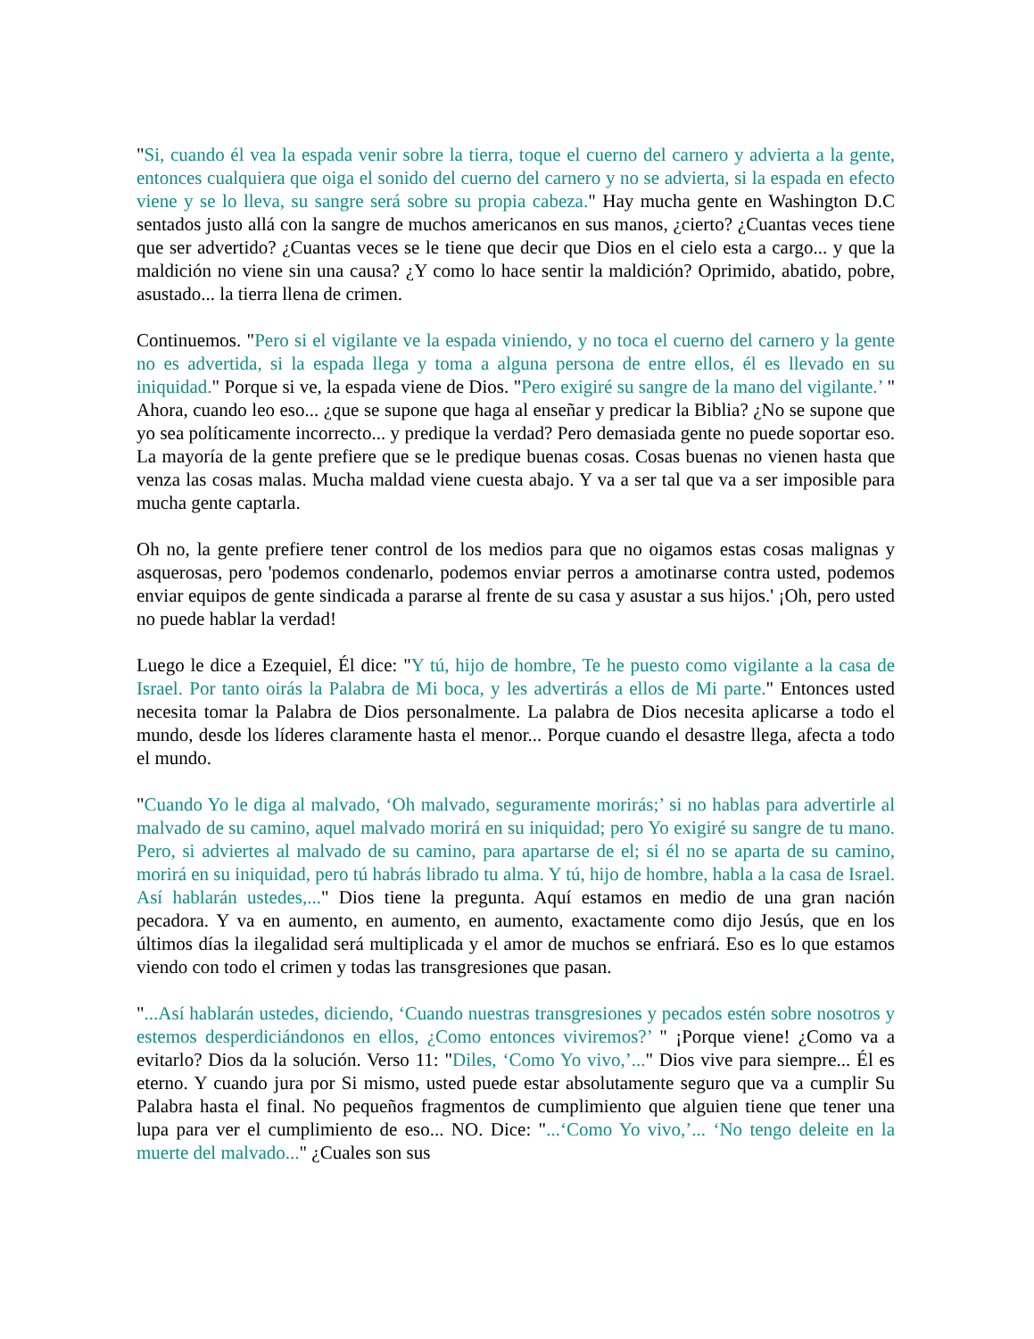"Si, cuando él vea la espada venir sobre la tierra, toque el cuerno del carnero y advierta a la gente, entonces cualquiera que oiga el sonido del cuerno del carnero y no se advierta, si la espada en efecto viene y se lo lleva, su sangre será sobre su propia cabeza." Hay mucha gente en Washington D.C sentados justo allá con la sangre de muchos americanos en sus manos, ¿cierto? ¿Cuantas veces tiene que ser advertido? ¿Cuantas veces se le tiene que decir que Dios en el cielo esta a cargo... y que la maldición no viene sin una causa? ¿Y como lo hace sentir la maldición? Oprimido, abatido, pobre, asustado... la tierra llena de crimen.
Continuemos. "Pero si el vigilante ve la espada viniendo, y no toca el cuerno del carnero y la gente no es advertida, si la espada llega y toma a alguna persona de entre ellos, él es llevado en su iniquidad." Porque si ve, la espada viene de Dios. "Pero exigiré su sangre de la mano del vigilante.’ " Ahora, cuando leo eso... ¿que se supone que haga al enseñar y predicar la Biblia? ¿No se supone que yo sea políticamente incorrecto... y predique la verdad? Pero demasiada gente no puede soportar eso. La mayoría de la gente prefiere que se le predique buenas cosas. Cosas buenas no vienen hasta que venza las cosas malas. Mucha maldad viene cuesta abajo. Y va a ser tal que va a ser imposible para mucha gente captarla.
Oh no, la gente prefiere tener control de los medios para que no oigamos estas cosas malignas y asquerosas, pero 'podemos condenarlo, podemos enviar perros a amotinarse contra usted, podemos enviar equipos de gente sindicada a pararse al frente de su casa y asustar a sus hijos.' ¡Oh, pero usted no puede hablar la verdad!
Luego le dice a Ezequiel, Él dice: "Y tú, hijo de hombre, Te he puesto como vigilante a la casa de Israel. Por tanto oirás la Palabra de Mi boca, y les advertirás a ellos de Mi parte." Entonces usted necesita tomar la Palabra de Dios personalmente. La palabra de Dios necesita aplicarse a todo el mundo, desde los líderes claramente hasta el menor... Porque cuando el desastre llega, afecta a todo el mundo.
"Cuando Yo le diga al malvado, ‘Oh malvado, seguramente morirás;’ si no hablas para advertirle al malvado de su camino, aquel malvado morirá en su iniquidad; pero Yo exigiré su sangre de tu mano. Pero, si adviertes al malvado de su camino, para apartarse de el; si él no se aparta de su camino, morirá en su iniquidad, pero tú habrás librado tu alma. Y tú, hijo de hombre, habla a la casa de Israel. Así hablarán ustedes,..." Dios tiene la pregunta. Aquí estamos en medio de una gran nación pecadora. Y va en aumento, en aumento, en aumento, exactamente como dijo Jesús, que en los últimos días la ilegalidad será multiplicada y el amor de muchos se enfriará. Eso es lo que estamos viendo con todo el crimen y todas las transgresiones que pasan.
"...Así hablarán ustedes, diciendo, ‘Cuando nuestras transgresiones y pecados estén sobre nosotros y estemos desperdiciándonos en ellos, ¿Como entonces viviremos?’ " ¡Porque viene! ¿Como va a evitarlo? Dios da la solución. Verso 11: "Diles, ‘Como Yo vivo,’..." Dios vive para siempre... Él es eterno. Y cuando jura por Si mismo, usted puede estar absolutamente seguro que va a cumplir Su Palabra hasta el final. No pequeños fragmentos de cumplimiento que alguien tiene que tener una lupa para ver el cumplimiento de eso... NO. Dice: "...‘Como Yo vivo,’... ‘No tengo deleite en la muerte del malvado..." ¿Cuales son sus